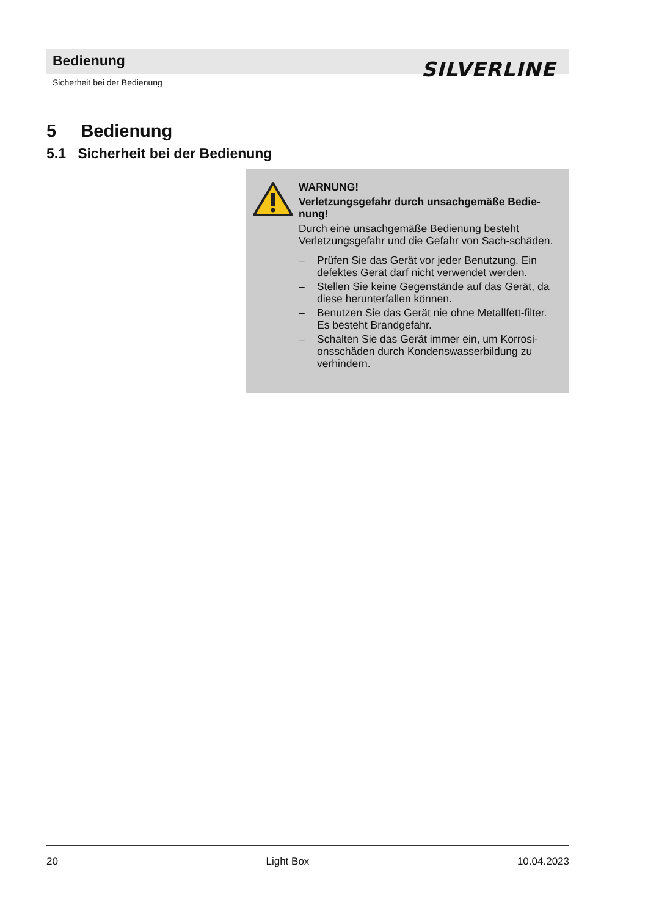Bedienung
Sicherheit bei der Bedienung
SILVERLINE
5 Bedienung
5.1 Sicherheit bei der Bedienung
WARNUNG!
Verletzungsgefahr durch unsachgemäße Bedie-nung!
Durch eine unsachgemäße Bedienung besteht Verletzungsgefahr und die Gefahr von Sach-schäden.
– Prüfen Sie das Gerät vor jeder Benutzung. Ein defektes Gerät darf nicht verwendet werden.
– Stellen Sie keine Gegenstände auf das Gerät, da diese herunterfallen können.
– Benutzen Sie das Gerät nie ohne Metallfett-filter. Es besteht Brandgefahr.
– Schalten Sie das Gerät immer ein, um Korrosi-onsschäden durch Kondenswasserbildung zu verhindern.
20 Light Box 10.04.2023